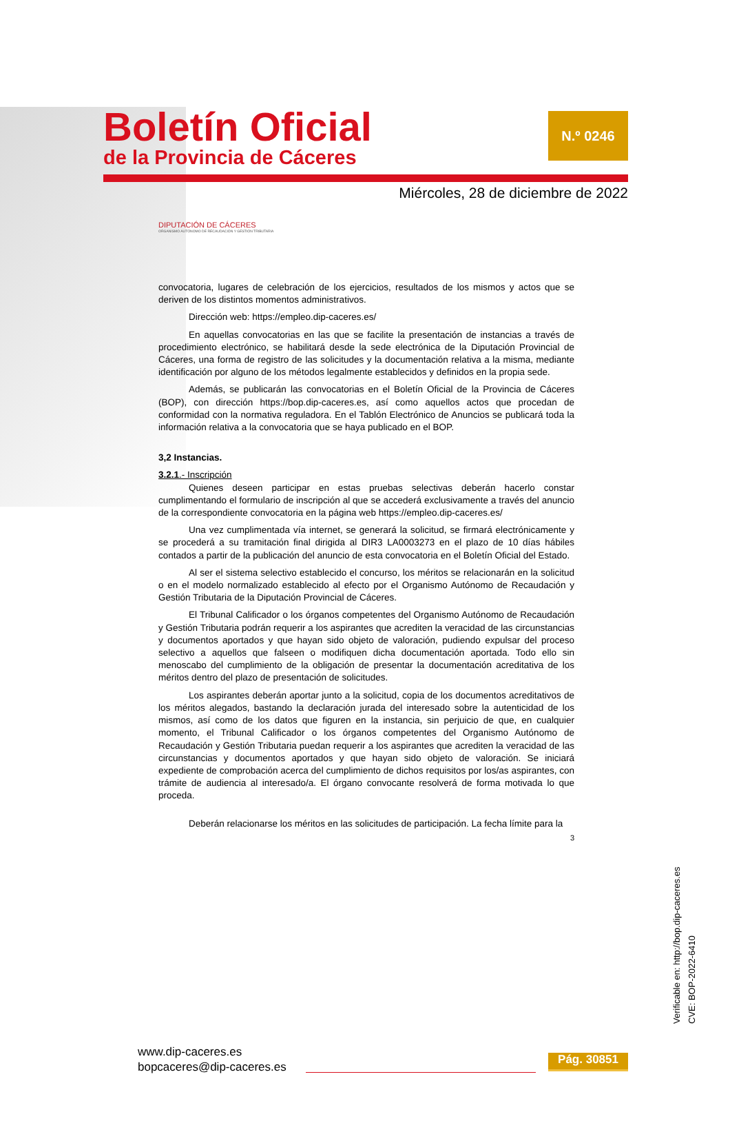Boletín Oficial
de la Provincia de Cáceres
N.º 0246
Miércoles, 28 de diciembre de 2022
DIPUTACIÓN DE CÁCERES
ORGANISMO AUTÓNOMO DE RECAUDACIÓN Y GESTIÓN TRIBUTARIA
convocatoria, lugares de celebración de los ejercicios, resultados de los mismos y actos que se deriven de los distintos momentos administrativos.
Dirección web: https://empleo.dip-caceres.es/
En aquellas convocatorias en las que se facilite la presentación de instancias a través de procedimiento electrónico, se habilitará desde la sede electrónica de la Diputación Provincial de Cáceres, una forma de registro de las solicitudes y la documentación relativa a la misma, mediante identificación por alguno de los métodos legalmente establecidos y definidos en la propia sede.
Además, se publicarán las convocatorias en el Boletín Oficial de la Provincia de Cáceres (BOP), con dirección https://bop.dip-caceres.es, así como aquellos actos que procedan de conformidad con la normativa reguladora. En el Tablón Electrónico de Anuncios se publicará toda la información relativa a la convocatoria que se haya publicado en el BOP.
3,2 Instancias.
3.2.1.- Inscripción
Quienes deseen participar en estas pruebas selectivas deberán hacerlo constar cumplimentando el formulario de inscripción al que se accederá exclusivamente a través del anuncio de la correspondiente convocatoria en la página web https://empleo.dip-caceres.es/
Una vez cumplimentada vía internet, se generará la solicitud, se firmará electrónicamente y se procederá a su tramitación final dirigida al DIR3 LA0003273 en el plazo de 10 días hábiles contados a partir de la publicación del anuncio de esta convocatoria en el Boletín Oficial del Estado.
Al ser el sistema selectivo establecido el concurso, los méritos se relacionarán en la solicitud o en el modelo normalizado establecido al efecto por el Organismo Autónomo de Recaudación y Gestión Tributaria de la Diputación Provincial de Cáceres.
El Tribunal Calificador o los órganos competentes del Organismo Autónomo de Recaudación y Gestión Tributaria podrán requerir a los aspirantes que acrediten la veracidad de las circunstancias y documentos aportados y que hayan sido objeto de valoración, pudiendo expulsar del proceso selectivo a aquellos que falseen o modifiquen dicha documentación aportada. Todo ello sin menoscabo del cumplimiento de la obligación de presentar la documentación acreditativa de los méritos dentro del plazo de presentación de solicitudes.
Los aspirantes deberán aportar junto a la solicitud, copia de los documentos acreditativos de los méritos alegados, bastando la declaración jurada del interesado sobre la autenticidad de los mismos, así como de los datos que figuren en la instancia, sin perjuicio de que, en cualquier momento, el Tribunal Calificador o los órganos competentes del Organismo Autónomo de Recaudación y Gestión Tributaria puedan requerir a los aspirantes que acrediten la veracidad de las circunstancias y documentos aportados y que hayan sido objeto de valoración. Se iniciará expediente de comprobación acerca del cumplimiento de dichos requisitos por los/as aspirantes, con trámite de audiencia al interesado/a. El órgano convocante resolverá de forma motivada lo que proceda.
Deberán relacionarse los méritos en las solicitudes de participación. La fecha límite para la
3
Verificable en: http://bop.dip-caceres.es
CVE: BOP-2022-6410
www.dip-caceres.es
bopcaceres@dip-caceres.es
Pág. 30851